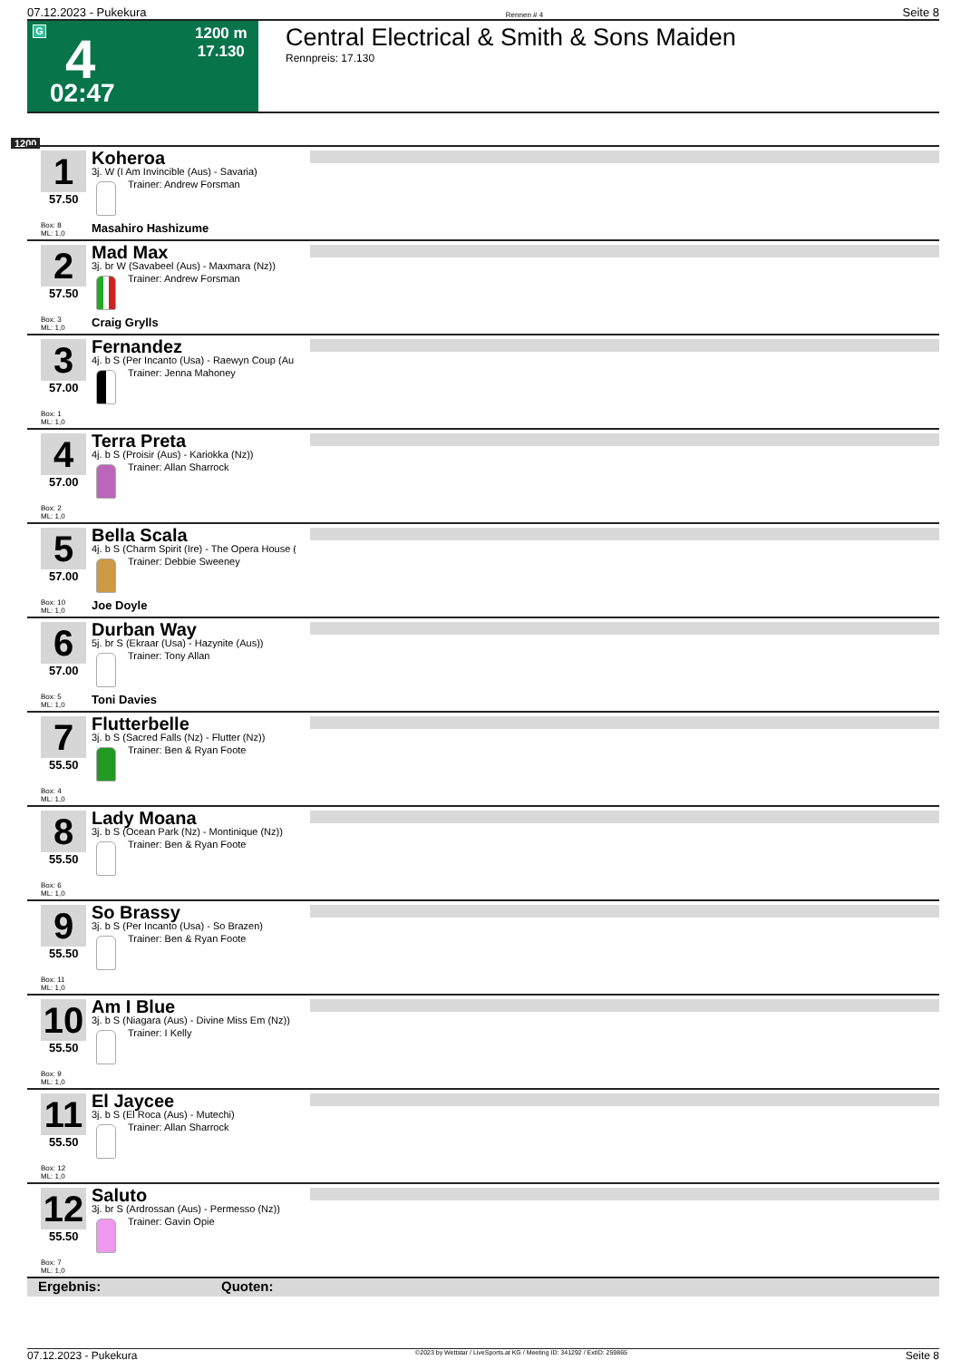07.12.2023 - Pukekura Rennen # 4 Seite 8
G 4 1200 m
17.130
02:47
Central Electrical & Smith & Sons Maiden
Rennpreis: 17.130
1200
1
57.50
Box: 8
ML: 1,0
Koheroa
3j. W (I Am Invincible (Aus) - Savaria)
Trainer: Andrew Forsman
Masahiro Hashizume
2
57.50
Box: 3
ML: 1,0
Mad Max
3j. br W (Savabeel (Aus) - Maxmara (Nz))
Trainer: Andrew Forsman
Craig Grylls
3
57.00
Box: 1
ML: 1,0
Fernandez
4j. b S (Per Incanto (Usa) - Raewyn Coup (Au
Trainer: Jenna Mahoney
4
57.00
Box: 2
ML: 1,0
Terra Preta
4j. b S (Proisir (Aus) - Kariokka (Nz))
Trainer: Allan Sharrock
5
57.00
Box: 10
ML: 1,0
Bella Scala
4j. b S (Charm Spirit (Ire) - The Opera House (
Trainer: Debbie Sweeney
Joe Doyle
6
57.00
Box: 5
ML: 1,0
Durban Way
5j. br S (Ekraar (Usa) - Hazynite (Aus))
Trainer: Tony Allan
Toni Davies
7
55.50
Box: 4
ML: 1,0
Flutterbelle
3j. b S (Sacred Falls (Nz) - Flutter (Nz))
Trainer: Ben & Ryan Foote
8
55.50
Box: 6
ML: 1,0
Lady Moana
3j. b S (Ocean Park (Nz) - Montinique (Nz))
Trainer: Ben & Ryan Foote
9
55.50
Box: 11
ML: 1,0
So Brassy
3j. b S (Per Incanto (Usa) - So Brazen)
Trainer: Ben & Ryan Foote
10
55.50
Box: 9
ML: 1,0
Am I Blue
3j. b S (Niagara (Aus) - Divine Miss Em (Nz))
Trainer: I Kelly
11
55.50
Box: 12
ML: 1,0
El Jaycee
3j. b S (El Roca (Aus) - Mutechi)
Trainer: Allan Sharrock
12
55.50
Box: 7
ML: 1,0
Saluto
3j. br S (Ardrossan (Aus) - Permesso (Nz))
Trainer: Gavin Opie
Ergebnis: Quoten:
07.12.2023 - Pukekura ©2023 by Wettstar / LiveSports.at KG / Meeting ID: 341292 / ExtID: 259865 Seite 8